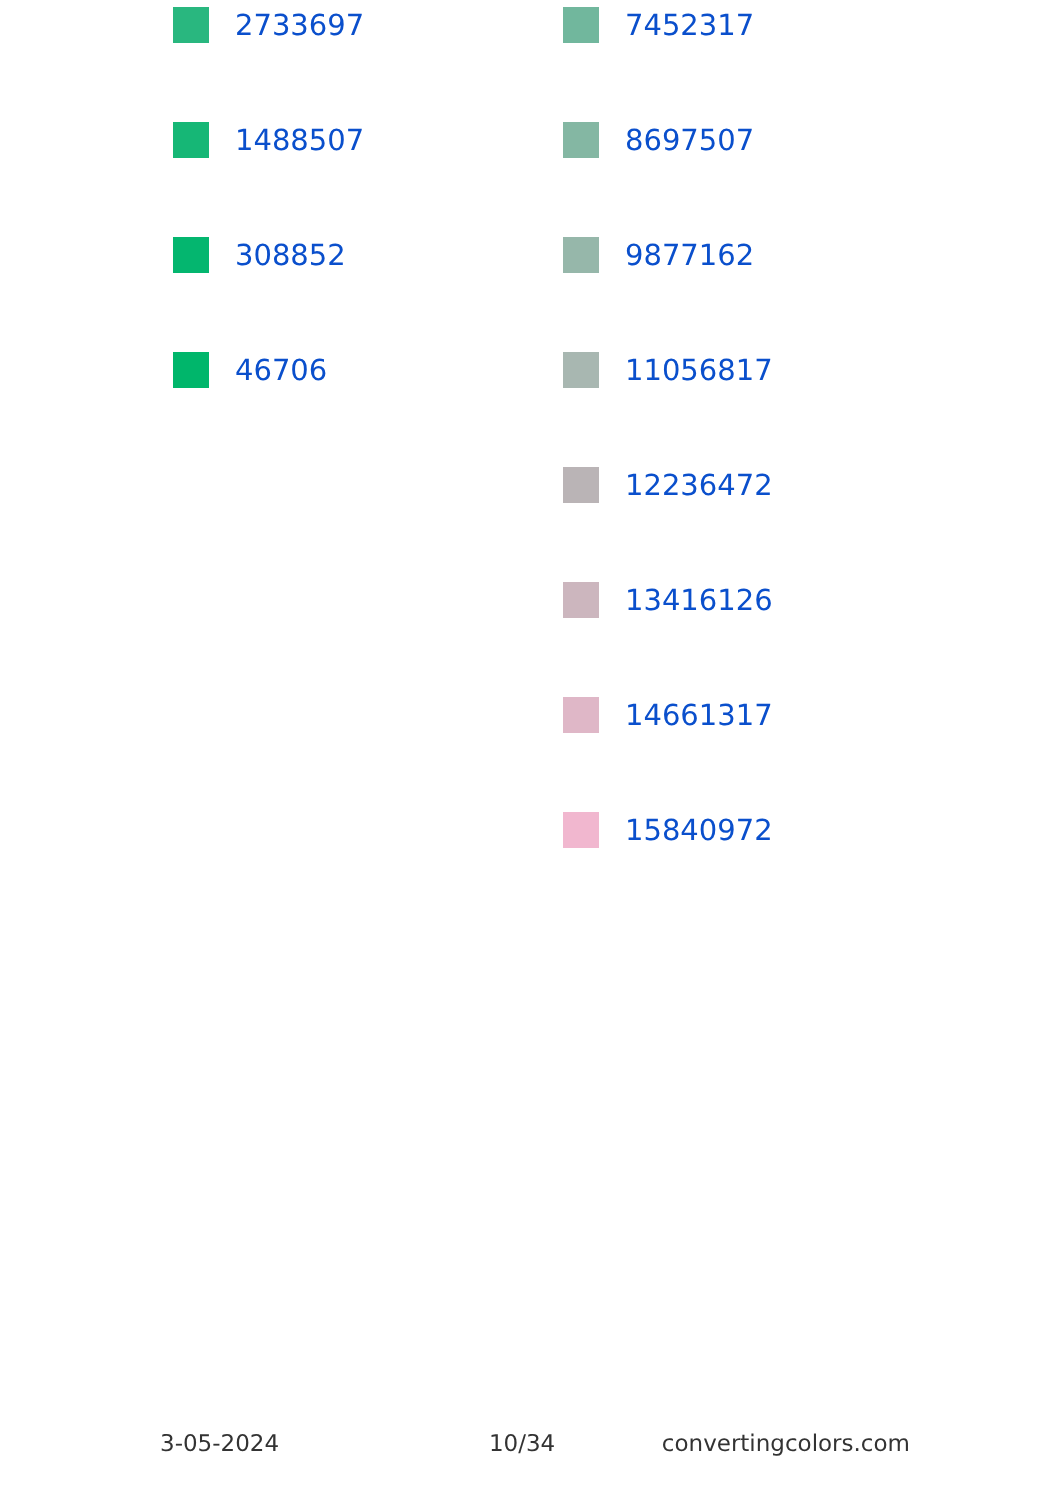2733697
1488507
308852
46706
7452317
8697507
9877162
11056817
12236472
13416126
14661317
15840972
3-05-2024 10/34 convertingcolors.com